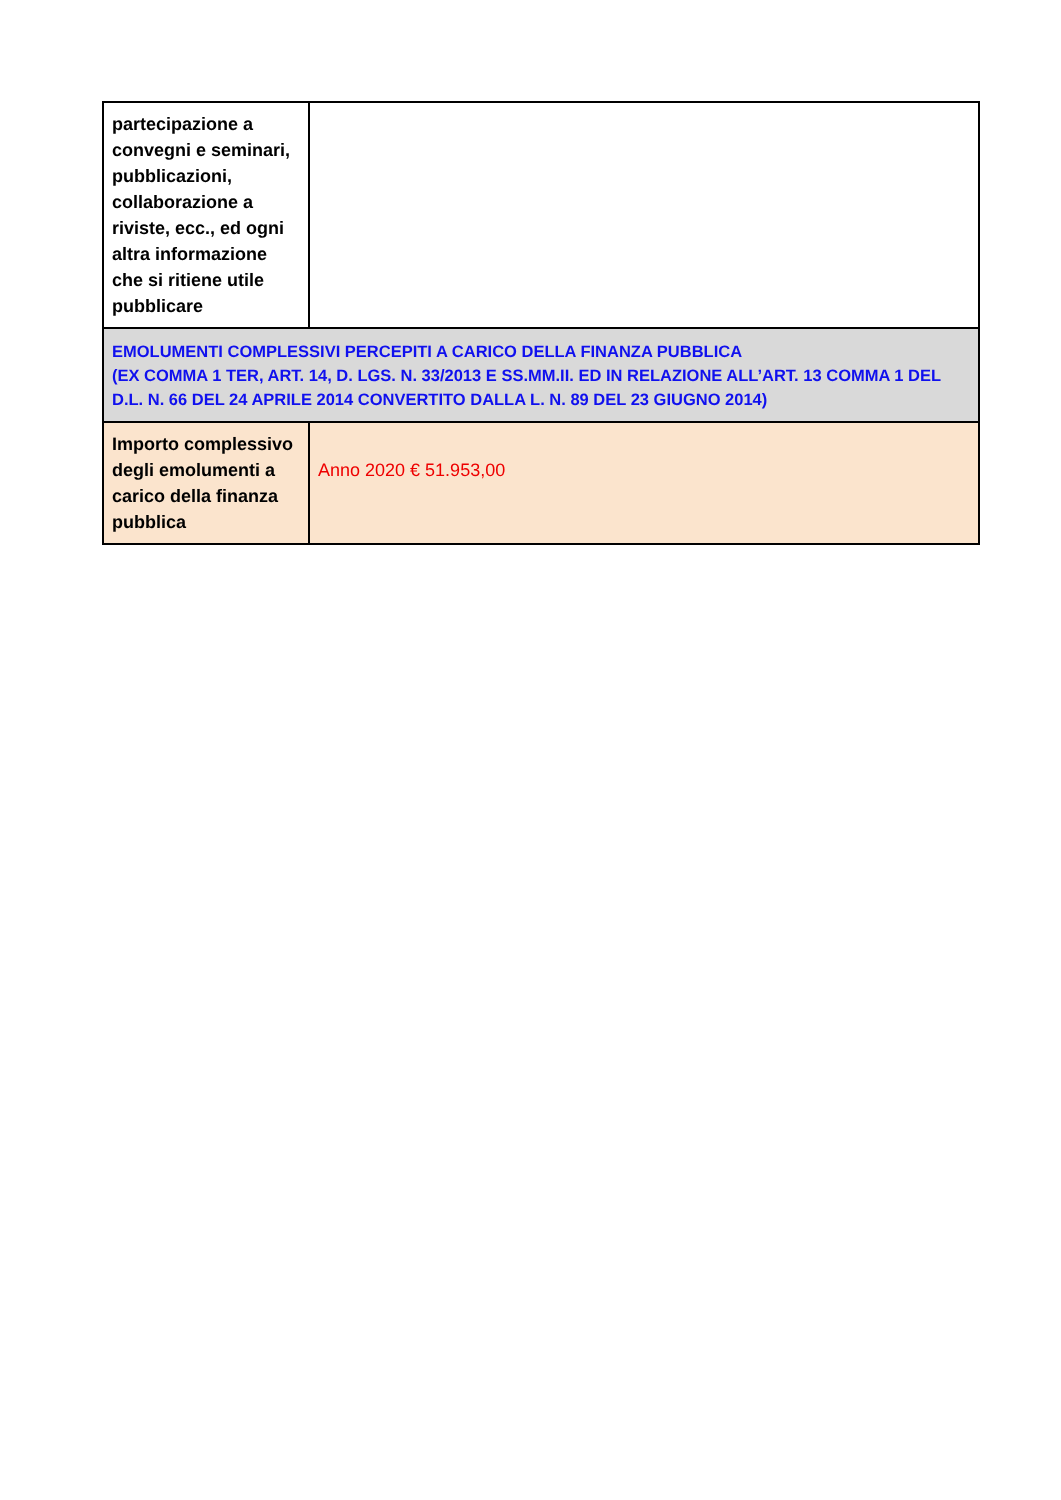| partecipazione a convegni e seminari, pubblicazioni, collaborazione a riviste, ecc., ed ogni altra informazione che si ritiene utile pubblicare | |
| EMOLUMENTI COMPLESSIVI PERCEPITI A CARICO DELLA FINANZA PUBBLICA (EX COMMA 1 TER, ART. 14, D. LGS. N. 33/2013 E SS.MM.II. ED IN RELAZIONE ALL’ART. 13 COMMA 1 DEL D.L. N. 66 DEL 24 APRILE 2014 CONVERTITO DALLA L. N. 89 DEL 23 GIUGNO 2014) | |
| Importo complessivo degli emolumenti a carico della finanza pubblica | Anno 2020 € 51.953,00 |